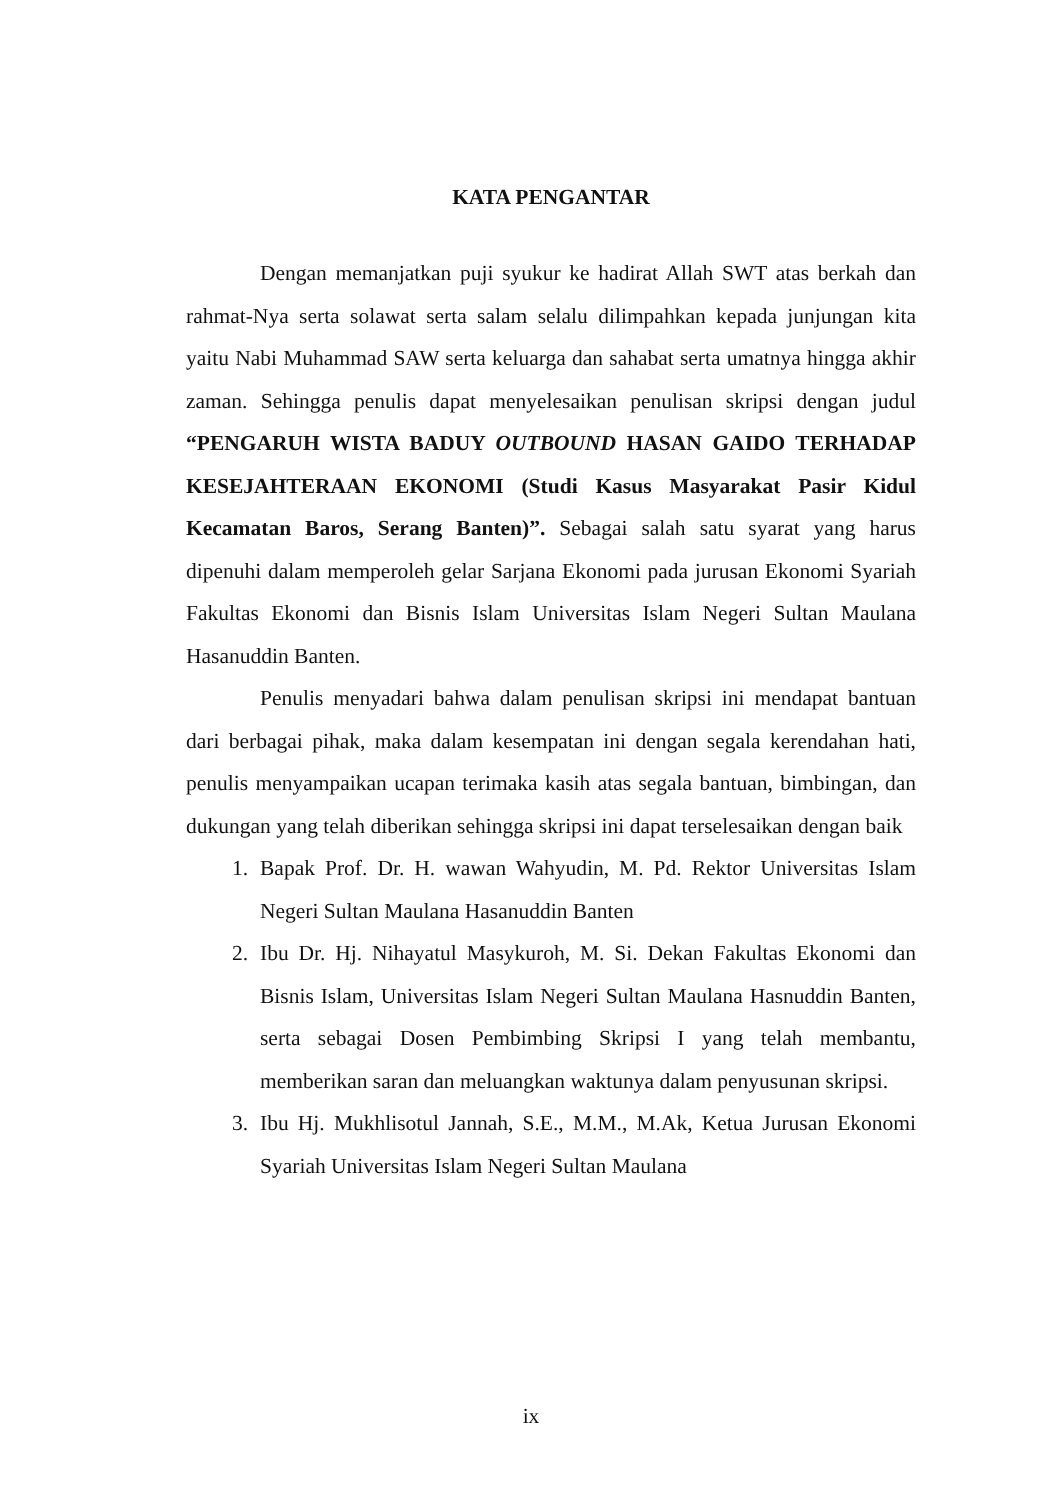KATA PENGANTAR
Dengan memanjatkan puji syukur ke hadirat Allah SWT atas berkah dan rahmat-Nya serta solawat serta salam selalu dilimpahkan kepada junjungan kita yaitu Nabi Muhammad SAW serta keluarga dan sahabat serta umatnya hingga akhir zaman. Sehingga penulis dapat menyelesaikan penulisan skripsi dengan judul “PENGARUH WISTA BADUY OUTBOUND HASAN GAIDO TERHADAP KESEJAHTERAAN EKONOMI (Studi Kasus Masyarakat Pasir Kidul Kecamatan Baros, Serang Banten)”. Sebagai salah satu syarat yang harus dipenuhi dalam memperoleh gelar Sarjana Ekonomi pada jurusan Ekonomi Syariah Fakultas Ekonomi dan Bisnis Islam Universitas Islam Negeri Sultan Maulana Hasanuddin Banten.
Penulis menyadari bahwa dalam penulisan skripsi ini mendapat bantuan dari berbagai pihak, maka dalam kesempatan ini dengan segala kerendahan hati, penulis menyampaikan ucapan terimaka kasih atas segala bantuan, bimbingan, dan dukungan yang telah diberikan sehingga skripsi ini dapat terselesaikan dengan baik
1. Bapak Prof. Dr. H. wawan Wahyudin, M. Pd. Rektor Universitas Islam Negeri Sultan Maulana Hasanuddin Banten
2. Ibu Dr. Hj. Nihayatul Masykuroh, M. Si. Dekan Fakultas Ekonomi dan Bisnis Islam, Universitas Islam Negeri Sultan Maulana Hasnuddin Banten, serta sebagai Dosen Pembimbing Skripsi I yang telah membantu, memberikan saran dan meluangkan waktunya dalam penyusunan skripsi.
3. Ibu Hj. Mukhlisotul Jannah, S.E., M.M., M.Ak, Ketua Jurusan Ekonomi Syariah Universitas Islam Negeri Sultan Maulana
ix